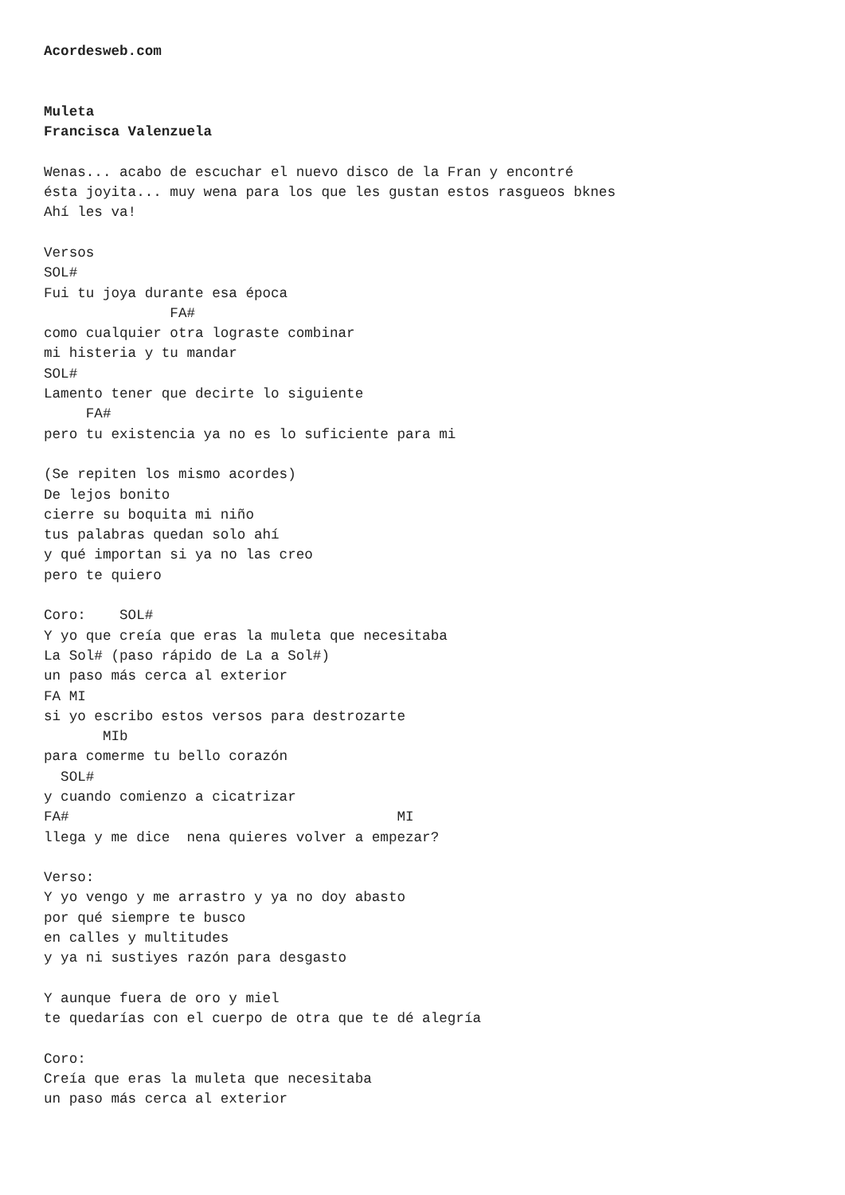Acordesweb.com


Muleta
Francisca Valenzuela

Wenas... acabo de escuchar el nuevo disco de la Fran y encontré
ésta joyita... muy wena para los que les gustan estos rasgueos bknes
Ahí les va!

Versos
SOL#
Fui tu joya durante esa época
               FA#
como cualquier otra lograste combinar
mi histeria y tu mandar
SOL#
Lamento tener que decirte lo siguiente
     FA#
pero tu existencia ya no es lo suficiente para mi

(Se repiten los mismo acordes)
De lejos bonito
cierre su boquita mi niño
tus palabras quedan solo ahí
y qué importan si ya no las creo
pero te quiero

Coro:    SOL#
Y yo que creía que eras la muleta que necesitaba
La Sol# (paso rápido de La a Sol#)
un paso más cerca al exterior
FA MI
si yo escribo estos versos para destrozarte
       MIb
para comerme tu bello corazón
  SOL#
y cuando comienzo a cicatrizar
FA#                                       MI
llega y me dice  nena quieres volver a empezar?

Verso:
Y yo vengo y me arrastro y ya no doy abasto
por qué siempre te busco
en calles y multitudes
y ya ni sustiyes razón para desgasto

Y aunque fuera de oro y miel
te quedarías con el cuerpo de otra que te dé alegría

Coro:
Creía que eras la muleta que necesitaba
un paso más cerca al exterior